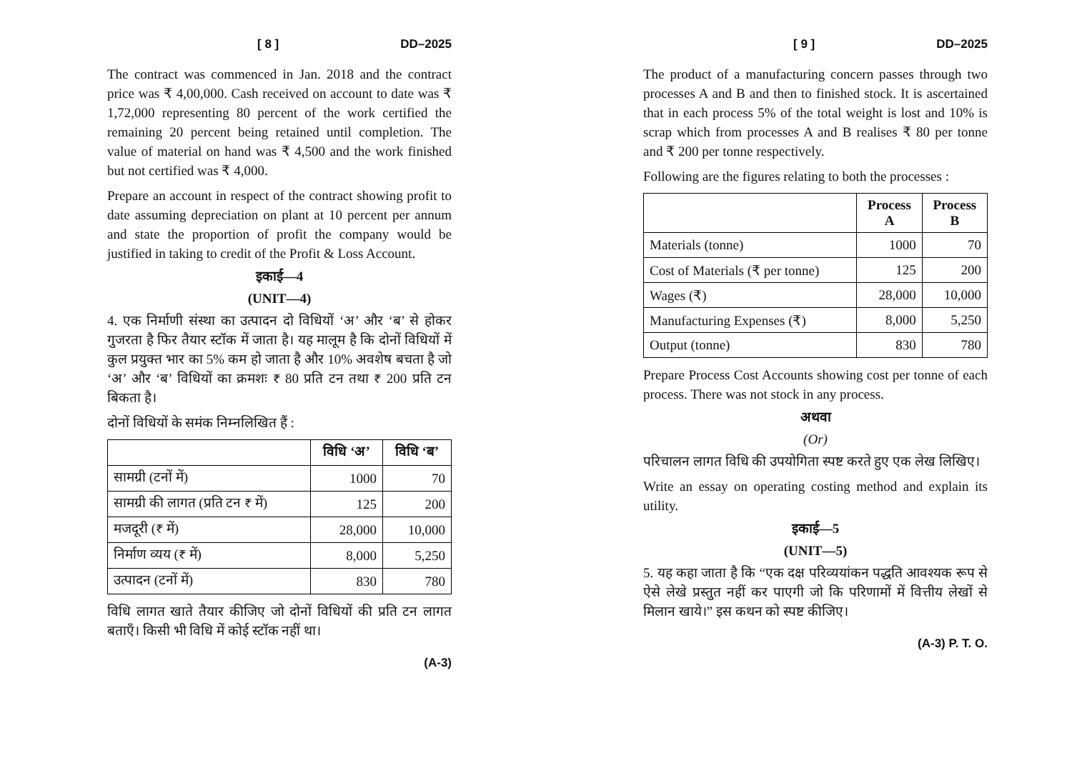[ 8 ] DD–2025
The contract was commenced in Jan. 2018 and the contract price was ₹ 4,00,000. Cash received on account to date was ₹ 1,72,000 representing 80 percent of the work certified the remaining 20 percent being retained until completion. The value of material on hand was ₹ 4,500 and the work finished but not certified was ₹ 4,000.
Prepare an account in respect of the contract showing profit to date assuming depreciation on plant at 10 percent per annum and state the proportion of profit the company would be justified in taking to credit of the Profit & Loss Account.
इकाई—4
(UNIT—4)
4. एक निर्माणी संस्था का उत्पादन दो विधियों ‘अ’ और ‘ब’ से होकर गुजरता है फिर तैयार स्टॉक में जाता है। यह मालूम है कि दोनों विधियों में कुल प्रयुक्त भार का 5% कम हो जाता है और 10% अवशेष बचता है जो ‘अ’ और ‘ब’ विधियों का क्रमशः ₹ 80 प्रति टन तथा ₹ 200 प्रति टन बिकता है।
दोनों विधियों के समंक निम्नलिखित हैं :
| | विधि ‘अ’ | विधि ‘ब’ |
| --- | --- | --- |
| सामग्री (टनों में) | 1000 | 70 |
| सामग्री की लागत (प्रति टन ₹ में) | 125 | 200 |
| मजदूरी (₹ में) | 28,000 | 10,000 |
| निर्माण व्यय (₹ में) | 8,000 | 5,250 |
| उत्पादन (टनों में) | 830 | 780 |
विधि लागत खाते तैयार कीजिए जो दोनों विधियों की प्रति टन लागत बताएँ। किसी भी विधि में कोई स्टॉक नहीं था।
(A-3)
[ 9 ] DD–2025
The product of a manufacturing concern passes through two processes A and B and then to finished stock. It is ascertained that in each process 5% of the total weight is lost and 10% is scrap which from processes A and B realises ₹ 80 per tonne and ₹ 200 per tonne respectively.
Following are the figures relating to both the processes :
| | Process A | Process B |
| --- | --- | --- |
| Materials (tonne) | 1000 | 70 |
| Cost of Materials (₹ per tonne) | 125 | 200 |
| Wages (₹) | 28,000 | 10,000 |
| Manufacturing Expenses (₹) | 8,000 | 5,250 |
| Output (tonne) | 830 | 780 |
Prepare Process Cost Accounts showing cost per tonne of each process. There was not stock in any process.
अथवा
(Or)
परिचालन लागत विधि की उपयोगिता स्पष्ट करते हुए एक लेख लिखिए।
Write an essay on operating costing method and explain its utility.
इकाई—5
(UNIT—5)
5. यह कहा जाता है कि “एक दक्ष परिव्ययांकन पद्धति आवश्यक रूप से ऐसे लेखे प्रस्तुत नहीं कर पाएगी जो कि परिणामों में वित्तीय लेखों से मिलान खाये।” इस कथन को स्पष्ट कीजिए।
(A-3) P. T. O.